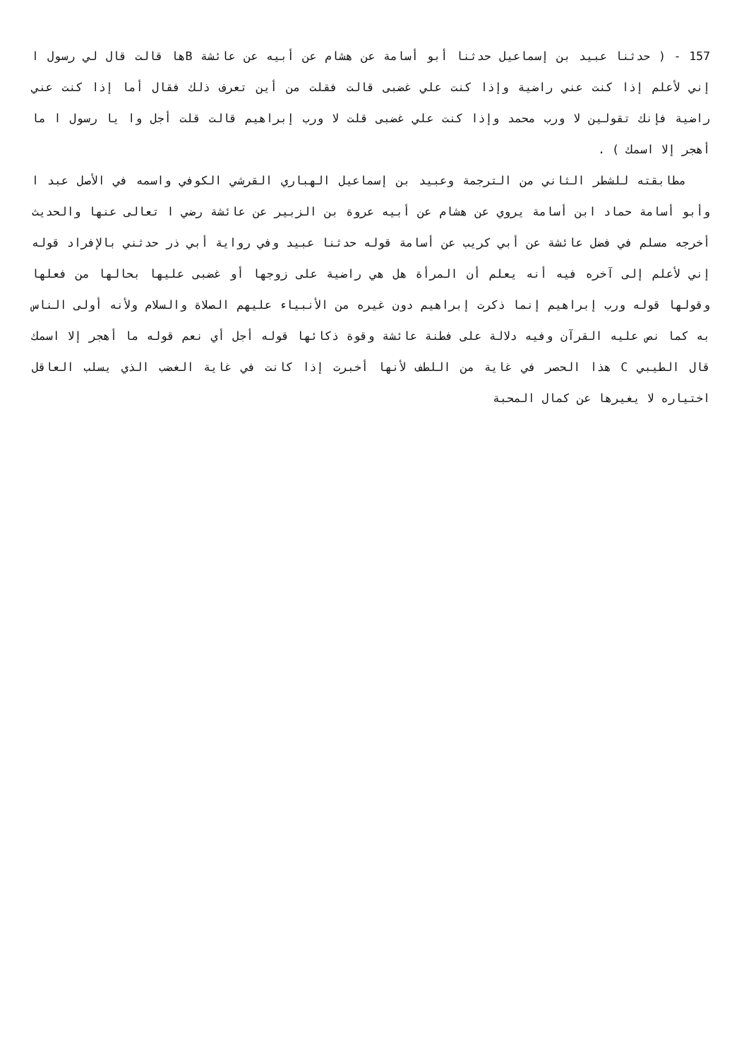157 - ( حدثنا عبيد بن إسماعيل حدثنا أبو أسامة عن هشام عن أبيه عن عائشة Bها قالت قال لي رسول ا إني لأعلم إذا كنت عني راضية وإذا كنت علي غضبى قالت فقلت من أين تعرف ذلك فقال أما إذا كنت عني راضية فإنك تقولين لا ورب محمد وإذا كنت علي غضبى قلت لا ورب إبراهيم قالت قلت أجل وا يا رسول ا ما أهجر إلا اسمك ) .
مطابقته للشطر الثاني من الترجمة وعبيد بن إسماعيل الهباري القرشي الكوفي واسمه في الأصل عبد ا وأبو أسامة حماد ابن أسامة يروي عن هشام عن أبيه عروة بن الزبير عن عائشة رضي ا تعالى عنها والحديث أخرجه مسلم في فضل عائشة عن أبي كريب عن أسامة قوله حدثنا عبيد وفي رواية أبي ذر حدثني بالإفراد قوله إني لأعلم إلى آخره فيه أنه يعلم أن المرأة هل هي راضية على زوجها أو غضبى عليها بحالها من فعلها وقولها قوله ورب إبراهيم إنما ذكرت إبراهيم دون غيره من الأنبياء عليهم الصلاة والسلام ولأنه أولى الناس به كما نص عليه القرآن وفيه دلالة على فطنة عائشة وقوة ذكائها قوله أجل أي نعم قوله ما أهجر إلا اسمك قال الطيبي C هذا الحصر في غاية من اللطف لأنها أخبرت إذا كانت في غاية الغضب الذي يسلب العاقل اختياره لا يغيرها عن كمال المحبة